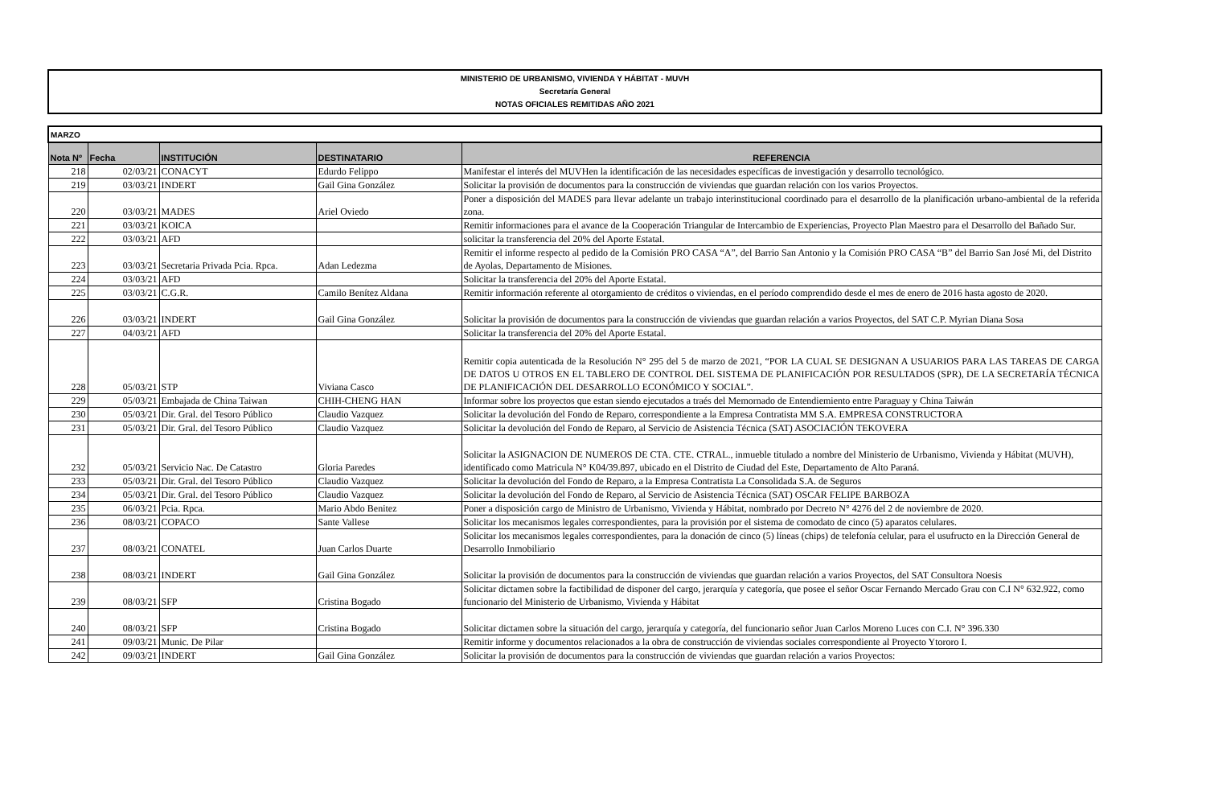MINISTERIO DE URBANISMO, VIVIENDA Y HÁBITAT - MUVH
Secretaría General
NOTAS OFICIALES REMITIDAS AÑO 2021
| MARZO | | | | |
| Nota Nº | Fecha | INSTITUCIÓN | DESTINATARIO | REFERENCIA |
| 218 | 02/03/21 | CONACYT | Edurdo Felippo | Manifestar el interés del MUVHen la identificación de las necesidades específicas de investigación y desarrollo tecnológico. |
| 219 | 03/03/21 | INDERT | Gail Gina González | Solicitar la provisión de documentos para la construcción de viviendas que guardan relación con los varios Proyectos. |
| 220 | 03/03/21 | MADES | Ariel Oviedo | Poner a disposición del MADES para llevar adelante un trabajo interinstitucional coordinado para el desarrollo de la planificación urbano-ambiental de la referida zona. |
| 221 | 03/03/21 | KOICA | | Remitir informaciones para el avance de la Cooperación Triangular de Intercambio de Experiencias, Proyecto Plan Maestro para el Desarrollo del Bañado Sur. |
| 222 | 03/03/21 | AFD | | solicitar la transferencia del 20% del Aporte Estatal. |
| 223 | 03/03/21 | Secretaria Privada Pcia. Rpca. | Adan Ledezma | Remitir el informe respecto al pedido de la Comisión PRO CASA “A”, del Barrio San Antonio y la Comisión PRO CASA “B” del Barrio San José Mi, del Distrito de Ayolas, Departamento de Misiones. |
| 224 | 03/03/21 | AFD | | Solicitar la transferencia del 20% del Aporte Estatal. |
| 225 | 03/03/21 | C.G.R. | Camilo Benítez Aldana | Remitir información referente al otorgamiento de créditos o viviendas, en el período comprendido desde el mes de enero de 2016 hasta agosto de 2020. |
| 226 | 03/03/21 | INDERT | Gail Gina González | Solicitar la provisión de documentos para la construcción de viviendas que guardan relación a varios Proyectos, del SAT C.P. Myrian Diana Sosa |
| 227 | 04/03/21 | AFD | | Solicitar la transferencia del 20% del Aporte Estatal. |
| 228 | 05/03/21 | STP | Viviana Casco | Remitir copia autenticada de la Resolución N° 295 del 5 de marzo de 2021, “POR LA CUAL SE DESIGNAN A USUARIOS PARA LAS TAREAS DE CARGA DE DATOS U OTROS EN EL TABLERO DE CONTROL DEL SISTEMA DE PLANIFICACIÓN POR RESULTADOS (SPR), DE LA SECRETARÍA TÉCNICA DE PLANIFICACIÓN DEL DESARROLLO ECONÓMICO Y SOCIAL”. |
| 229 | 05/03/21 | Embajada de China Taiwan | CHIH-CHENG HAN | Informar sobre los proyectos que estan siendo ejecutados a traés del Memornado de Entendiemiento entre Paraguay y China Taiwán |
| 230 | 05/03/21 | Dir. Gral. del Tesoro Público | Claudio Vazquez | Solicitar la devolución del Fondo de Reparo, correspondiente a la Empresa Contratista MM S.A. EMPRESA CONSTRUCTORA |
| 231 | 05/03/21 | Dir. Gral. del Tesoro Público | Claudio Vazquez | Solicitar la devolución del Fondo de Reparo, al Servicio de Asistencia Técnica (SAT) ASOCIACIÓN TEKOVERA |
| 232 | 05/03/21 | Servicio Nac. De Catastro | Gloria Paredes | Solicitar la ASIGNACION DE NUMEROS DE CTA. CTE. CTRAL., inmueble titulado a nombre del Ministerio de Urbanismo, Vivienda y Hábitat (MUVH), identificado como Matricula N° K04/39.897, ubicado en el Distrito de Ciudad del Este, Departamento de Alto Paraná. |
| 233 | 05/03/21 | Dir. Gral. del Tesoro Público | Claudio Vazquez | Solicitar la devolución del Fondo de Reparo, a la Empresa Contratista La Consolidada S.A. de Seguros |
| 234 | 05/03/21 | Dir. Gral. del Tesoro Público | Claudio Vazquez | Solicitar la devolución del Fondo de Reparo, al Servicio de Asistencia Técnica (SAT) OSCAR FELIPE BARBOZA |
| 235 | 06/03/21 | Pcia. Rpca. | Mario Abdo Benitez | Poner a disposición cargo de Ministro de Urbanismo, Vivienda y Hábitat, nombrado por Decreto N° 4276 del 2 de noviembre de 2020. |
| 236 | 08/03/21 | COPACO | Sante Vallese | Solicitar los mecanismos legales correspondientes, para la provisión por el sistema de comodato de cinco (5) aparatos celulares. |
| 237 | 08/03/21 | CONATEL | Juan Carlos Duarte | Solicitar los mecanismos legales correspondientes, para la donación de cinco (5) líneas (chips) de telefonía celular, para el usufructo en la Dirección General de Desarrollo Inmobiliario |
| 238 | 08/03/21 | INDERT | Gail Gina González | Solicitar la provisión de documentos para la construcción de viviendas que guardan relación a varios Proyectos, del SAT Consultora Noesis |
| 239 | 08/03/21 | SFP | Cristina Bogado | Solicitar dictamen sobre la factibilidad de disponer del cargo, jerarquía y categoría, que posee el señor Oscar Fernando Mercado Grau con C.I N° 632.922, como funcionario del Ministerio de Urbanismo, Vivienda y Hábitat |
| 240 | 08/03/21 | SFP | Cristina Bogado | Solicitar dictamen sobre la situación del cargo, jerarquía y categoría, del funcionario señor Juan Carlos Moreno Luces con C.I. N° 396.330 |
| 241 | 09/03/21 | Munic. De Pilar | | Remitir informe y documentos relacionados a la obra de construcción de viviendas sociales correspondiente al Proyecto Ytororo I. |
| 242 | 09/03/21 | INDERT | Gail Gina González | Solicitar la provisión de documentos para la construcción de viviendas que guardan relación a varios Proyectos: |